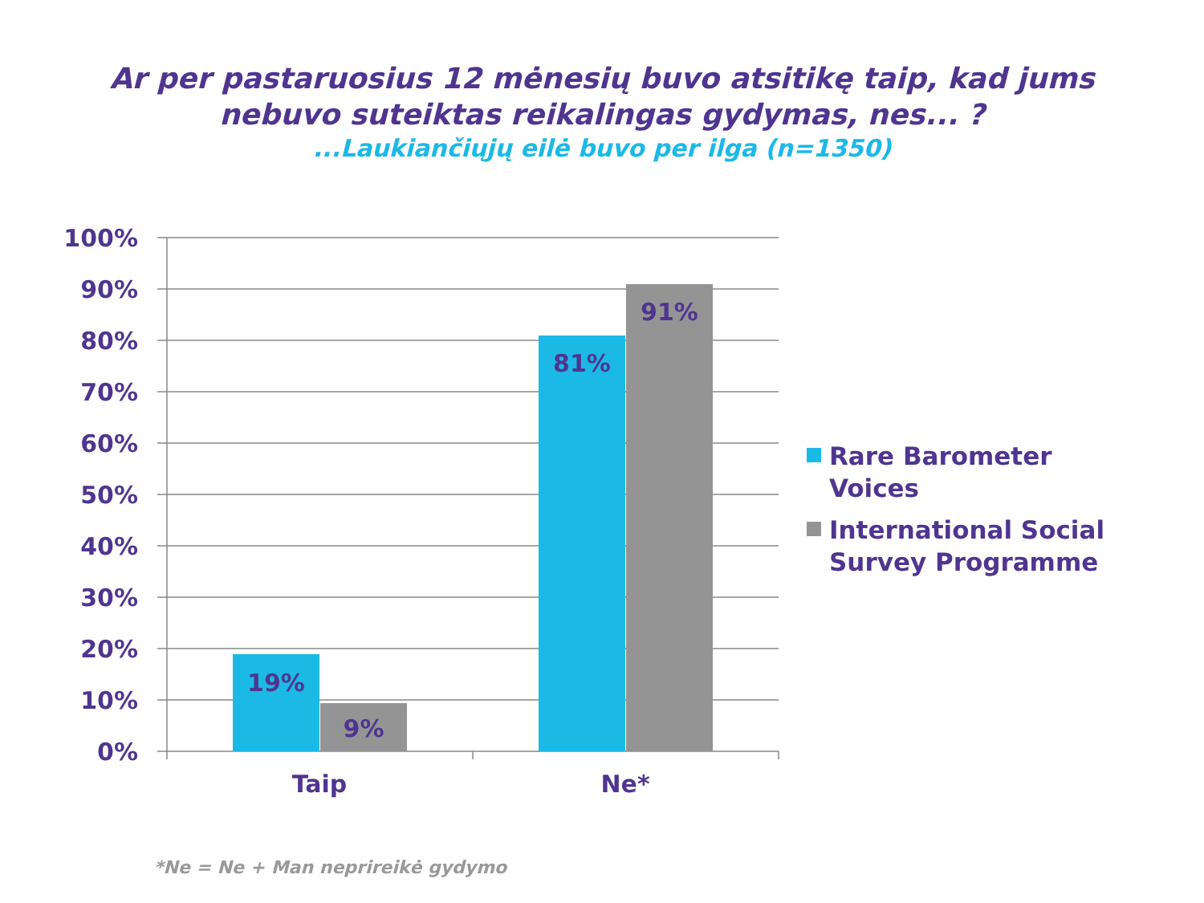Ar per pastaruosius 12 mėnesių buvo atsitikę taip, kad jums
nebuvo suteiktas reikalingas gydymas, nes... ?
...Laukiančiųjų eilė buvo per ilga (n=1350)
100%
90%
80%
70%
60%
50%
40%
30%
20%
10%
0%
19%
9%
81%
91%
Taip
Ne*
Rare Barometer
Voices
International Social
Survey Programme
*Ne = Ne + Man neprireikė gydymo